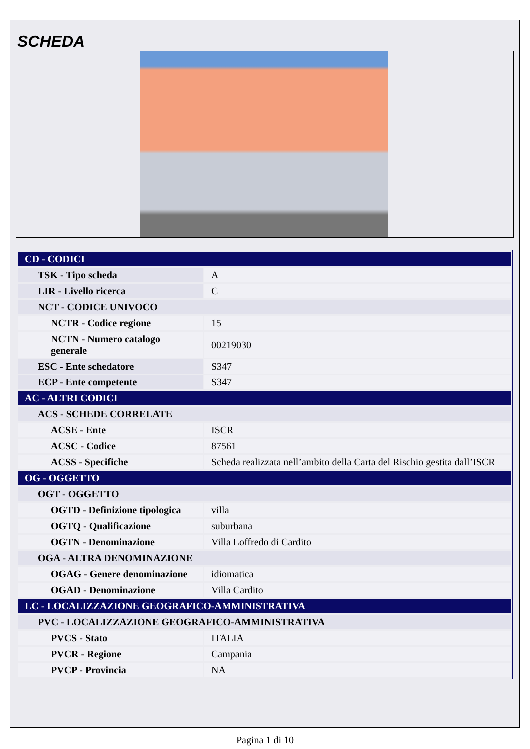SCHEDA
| CD - CODICI | |
| TSK - Tipo scheda | A |
| LIR - Livello ricerca | C |
| NCT - CODICE UNIVOCO | |
| NCTR - Codice regione | 15 |
| NCTN - Numero catalogo generale | 00219030 |
| ESC - Ente schedatore | S347 |
| ECP - Ente competente | S347 |
| AC - ALTRI CODICI | |
| ACS - SCHEDE CORRELATE | |
| ACSE - Ente | ISCR |
| ACSC - Codice | 87561 |
| ACSS - Specifiche | Scheda realizzata nell’ambito della Carta del Rischio gestita dall’ISCR |
| OG - OGGETTO | |
| OGT - OGGETTO | |
| OGTD - Definizione tipologica | villa |
| OGTQ - Qualificazione | suburbana |
| OGTN - Denominazione | Villa Loffredo di Cardito |
| OGA - ALTRA DENOMINAZIONE | |
| OGAG - Genere denominazione | idiomatica |
| OGAD - Denominazione | Villa Cardito |
| LC - LOCALIZZAZIONE GEOGRAFICO-AMMINISTRATIVA | |
| PVC - LOCALIZZAZIONE GEOGRAFICO-AMMINISTRATIVA | |
| PVCS - Stato | ITALIA |
| PVCR - Regione | Campania |
| PVCP - Provincia | NA |
Pagina 1 di 10